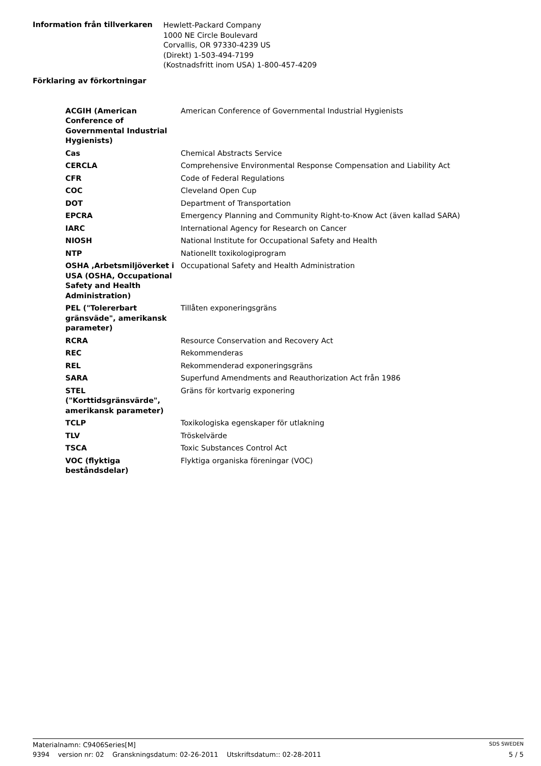Information från tillverkaren
Hewlett-Packard Company
1000 NE Circle Boulevard
Corvallis, OR 97330-4239 US
(Direkt) 1-503-494-7199
(Kostnadsfritt inom USA) 1-800-457-4209
Förklaring av förkortningar
| ACGIH (American Conference of Governmental Industrial Hygienists) | American Conference of Governmental Industrial Hygienists |
| Cas | Chemical Abstracts Service |
| CERCLA | Comprehensive Environmental Response Compensation and Liability Act |
| CFR | Code of Federal Regulations |
| COC | Cleveland Open Cup |
| DOT | Department of Transportation |
| EPCRA | Emergency Planning and Community Right-to-Know Act (även kallad SARA) |
| IARC | International Agency for Research on Cancer |
| NIOSH | National Institute for Occupational Safety and Health |
| NTP | Nationellt toxikologiprogram |
| OSHA ,Arbetsmiljöverket i USA (OSHA, Occupational Safety and Health Administration) | Occupational Safety and Health Administration |
| PEL ("Tolererbart gränsväde", amerikansk parameter) | Tillåten exponeringsgräns |
| RCRA | Resource Conservation and Recovery Act |
| REC | Rekommenderas |
| REL | Rekommenderad exponeringsgräns |
| SARA | Superfund Amendments and Reauthorization Act från 1986 |
| STEL ("Korttidsgränsvärde", amerikansk parameter) | Gräns för kortvarig exponering |
| TCLP | Toxikologiska egenskaper för utlakning |
| TLV | Tröskelvärde |
| TSCA | Toxic Substances Control Act |
| VOC (flyktiga beståndsdelar) | Flyktiga organiska föreningar (VOC) |
Materialnamn: C9406Series[M] SDS SWEDEN
9394 version nr: 02 Granskningsdatum: 02-26-2011 Utskriftsdatum:: 02-28-2011 5 / 5